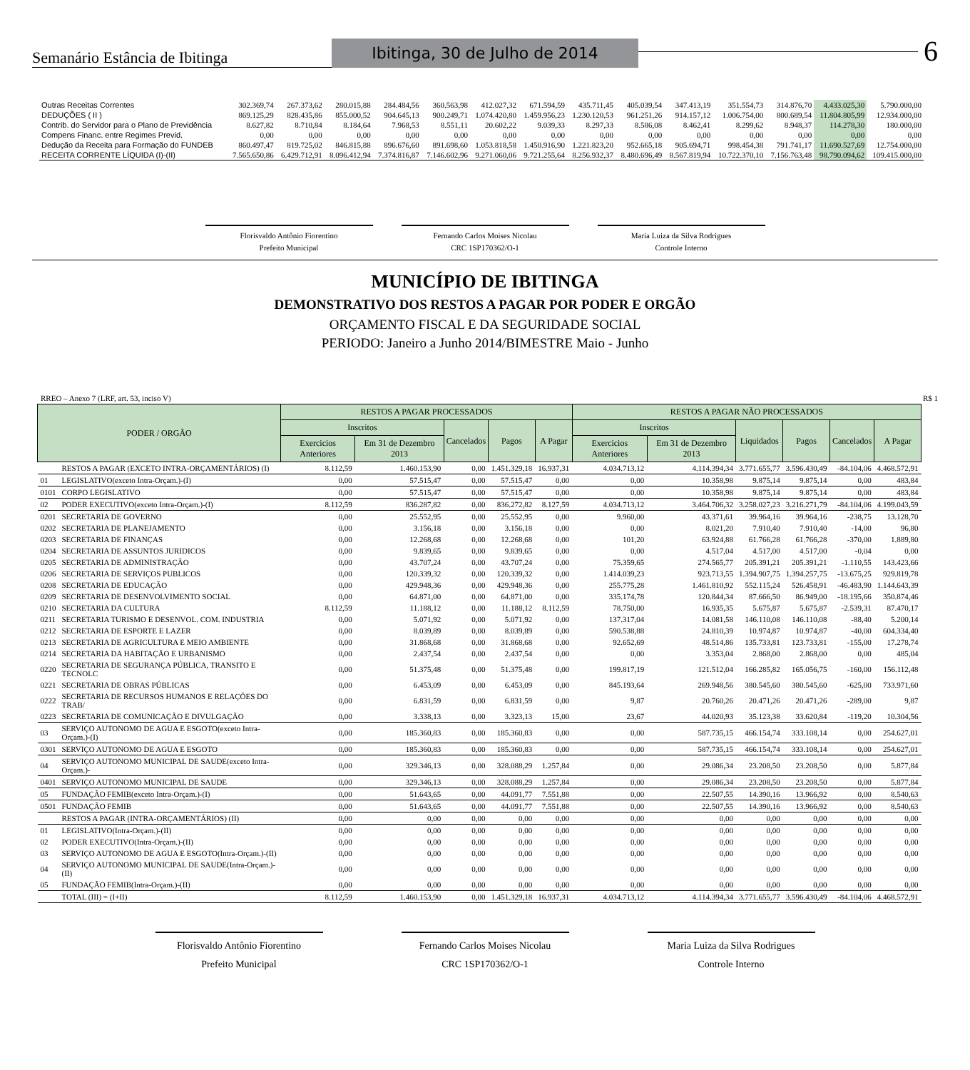Semanário Estância de Ibitinga
Ibitinga, 30 de Julho de 2014
6
| Outras Receitas Correntes | 302.369,74 | 267.373,62 | 280.015,88 | 284.484,56 | 360.563,98 | 412.027,32 | 671.594,59 | 435.711,45 | 405.039,54 | 347.413,19 | 351.554,73 | 314.876,70 | 4.433.025,30 | 5.790.000,00 |
| DEDUÇÕES ( II ) | 869.125,29 | 828.435,86 | 855.000,52 | 904.645,13 | 900.249,71 | 1.074.420,80 | 1.459.956,23 | 1.230.120,53 | 961.251,26 | 914.157,12 | 1.006.754,00 | 800.689,54 | 11.804.805,99 | 12.934.000,00 |
| Contrib. do Servidor para o Plano de Previdência | 8.627,82 | 8.710,84 | 8.184,64 | 7.968,53 | 8.551,11 | 20.602,22 | 9.039,33 | 8.297,33 | 8.586,08 | 8.462,41 | 8.299,62 | 8.948,37 | 114.278,30 | 180.000,00 |
| Compens Financ. entre Regimes Previd. | 0,00 | 0,00 | 0,00 | 0,00 | 0,00 | 0,00 | 0,00 | 0,00 | 0,00 | 0,00 | 0,00 | 0,00 | 0,00 | 0,00 |
| Dedução da Receita para Formação do FUNDEB | 860.497,47 | 819.725,02 | 846.815,88 | 896.676,60 | 891.698,60 | 1.053.818,58 | 1.450.916,90 | 1.221.823,20 | 952.665,18 | 905.694,71 | 998.454,38 | 791.741,17 | 11.690.527,69 | 12.754.000,00 |
| RECEITA CORRENTE LÍQUIDA (I)-(II) | 7.565.650,86 | 6.429.712,91 | 8.096.412,94 | 7.374.816,87 | 7.146.602,96 | 9.271.060,06 | 9.721.255,64 | 8.256.932,37 | 8.480.696,49 | 8.567.819,94 | 10.722.370,10 | 7.156.763,48 | 98.790.094,62 | 109.415.000,00 |
Florisvaldo Antônio Fiorentino
Prefeito Municipal
Fernando Carlos Moises Nicolau
CRC 1SP170362/O-1
Maria Luiza da Silva Rodrigues
Controle Interno
MUNICÍPIO DE IBITINGA
DEMONSTRATIVO DOS RESTOS A PAGAR POR PODER E ORGÃO
ORÇAMENTO FISCAL E DA SEGURIDADE SOCIAL
PERIODO: Janeiro a Junho 2014/BIMESTRE Maio - Junho
RREO – Anexo 7 (LRF, art. 53, inciso V) R$ 1
| PODER / ORGÃO | | RESTOS A PAGAR PROCESSADOS | | | | | RESTOS A PAGAR NÃO PROCESSADOS | | | | | |
| --- | --- | --- | --- | --- | --- | --- | --- | --- | --- | --- | --- | --- |
| | | Inscritos | | Cancelados | Pagos | A Pagar | Inscritos | | Liquidados | Pagos | Cancelados | A Pagar |
| | | Exercicios Anteriores | Em 31 de Dezembro 2013 | | | | Exercicios Anteriores | Em 31 de Dezembro 2013 | | | | |
| | RESTOS A PAGAR (EXCETO INTRA-ORÇAMENTÁRIOS) (I) | 8.112,59 | 1.460.153,90 | 0,00 | 1.451.329,18 | 16.937,31 | 4.034.713,12 | 4.114.394,34 | 3.771.655,77 | 3.596.430,49 | -84.104,06 | 4.468.572,91 |
| 01 | LEGISLATIVO(exceto Intra-Orçam.)-(I) | 0,00 | 57.515,47 | 0,00 | 57.515,47 | 0,00 | 0,00 | 10.358,98 | 9.875,14 | 9.875,14 | 0,00 | 483,84 |
| 0101 | CORPO LEGISLATIVO | 0,00 | 57.515,47 | 0,00 | 57.515,47 | 0,00 | 0,00 | 10.358,98 | 9.875,14 | 9.875,14 | 0,00 | 483,84 |
| 02 | PODER EXECUTIVO(exceto Intra-Orçam.)-(I) | 8.112,59 | 836.287,82 | 0,00 | 836.272,82 | 8.127,59 | 4.034.713,12 | 3.464.706,32 | 3.258.027,23 | 3.216.271,79 | -84.104,06 | 4.199.043,59 |
| 0201 | SECRETARIA DE GOVERNO | 0,00 | 25.552,95 | 0,00 | 25.552,95 | 0,00 | 9.960,00 | 43.371,61 | 39.964,16 | 39.964,16 | -238,75 | 13.128,70 |
| 0202 | SECRETARIA DE PLANEJAMENTO | 0,00 | 3.156,18 | 0,00 | 3.156,18 | 0,00 | 0,00 | 8.021,20 | 7.910,40 | 7.910,40 | -14,00 | 96,80 |
| 0203 | SECRETARIA DE FINANÇAS | 0,00 | 12.268,68 | 0,00 | 12.268,68 | 0,00 | 101,20 | 63.924,88 | 61.766,28 | 61.766,28 | -370,00 | 1.889,80 |
| 0204 | SECRETARIA DE ASSUNTOS JURIDICOS | 0,00 | 9.839,65 | 0,00 | 9.839,65 | 0,00 | 0,00 | 4.517,04 | 4.517,00 | 4.517,00 | -0,04 | 0,00 |
| 0205 | SECRETARIA DE ADMINISTRAÇÃO | 0,00 | 43.707,24 | 0,00 | 43.707,24 | 0,00 | 75.359,65 | 274.565,77 | 205.391,21 | 205.391,21 | -1.110,55 | 143.423,66 |
| 0206 | SECRETARIA DE SERVIÇOS PUBLICOS | 0,00 | 120.339,32 | 0,00 | 120.339,32 | 0,00 | 1.414.039,23 | 923.713,55 | 1.394.907,75 | 1.394.257,75 | -13.675,25 | 929.819,78 |
| 0208 | SECRETARIA DE EDUCAÇÃO | 0,00 | 429.948,36 | 0,00 | 429.948,36 | 0,00 | 255.775,28 | 1.461.810,92 | 552.115,24 | 526.458,91 | -46.483,90 | 1.144.643,39 |
| 0209 | SECRETARIA DE DESENVOLVIMENTO SOCIAL | 0,00 | 64.871,00 | 0,00 | 64.871,00 | 0,00 | 335.174,78 | 120.844,34 | 87.666,50 | 86.949,00 | -18.195,66 | 350.874,46 |
| 0210 | SECRETARIA DA CULTURA | 8.112,59 | 11.188,12 | 0,00 | 11.188,12 | 8.112,59 | 78.750,00 | 16.935,35 | 5.675,87 | 5.675,87 | -2.539,31 | 87.470,17 |
| 0211 | SECRETARIA TURISMO E DESENVOL. COM. INDUSTRIA | 0,00 | 5.071,92 | 0,00 | 5.071,92 | 0,00 | 137.317,04 | 14.081,58 | 146.110,08 | 146.110,08 | -88,40 | 5.200,14 |
| 0212 | SECRETARIA DE ESPORTE E LAZER | 0,00 | 8.039,89 | 0,00 | 8.039,89 | 0,00 | 590.538,88 | 24.810,39 | 10.974,87 | 10.974,87 | -40,00 | 604.334,40 |
| 0213 | SECRETARIA DE AGRICULTURA E MEIO AMBIENTE | 0,00 | 31.868,68 | 0,00 | 31.868,68 | 0,00 | 92.652,69 | 48.514,86 | 135.733,81 | 123.733,81 | -155,00 | 17.278,74 |
| 0214 | SECRETARIA DA HABITAÇÃO E URBANISMO | 0,00 | 2.437,54 | 0,00 | 2.437,54 | 0,00 | 0,00 | 3.353,04 | 2.868,00 | 2.868,00 | 0,00 | 485,04 |
| 0220 | SECRETARIA DE SEGURANÇA PÚBLICA, TRANSITO E TECNOLC | 0,00 | 51.375,48 | 0,00 | 51.375,48 | 0,00 | 199.817,19 | 121.512,04 | 166.285,82 | 165.056,75 | -160,00 | 156.112,48 |
| 0221 | SECRETARIA DE OBRAS PÚBLICAS | 0,00 | 6.453,09 | 0,00 | 6.453,09 | 0,00 | 845.193,64 | 269.948,56 | 380.545,60 | 380.545,60 | -625,00 | 733.971,60 |
| 0222 | SECRETARIA DE RECURSOS HUMANOS E RELAÇÕES DO TRAB/ | 0,00 | 6.831,59 | 0,00 | 6.831,59 | 0,00 | 9,87 | 20.760,26 | 20.471,26 | 20.471,26 | -289,00 | 9,87 |
| 0223 | SECRETARIA DE COMUNICAÇÃO E DIVULGAÇÃO | 0,00 | 3.338,13 | 0,00 | 3.323,13 | 15,00 | 23,67 | 44.020,93 | 35.123,38 | 33.620,84 | -119,20 | 10.304,56 |
| 03 | SERVIÇO AUTONOMO DE AGUA E ESGOTO(exceto Intra-Orçam.)-(I) | 0,00 | 185.360,83 | 0,00 | 185.360,83 | 0,00 | 0,00 | 587.735,15 | 466.154,74 | 333.108,14 | 0,00 | 254.627,01 |
| 0301 | SERVIÇO AUTONOMO DE AGUA E ESGOTO | 0,00 | 185.360,83 | 0,00 | 185.360,83 | 0,00 | 0,00 | 587.735,15 | 466.154,74 | 333.108,14 | 0,00 | 254.627,01 |
| 04 | SERVIÇO AUTONOMO MUNICIPAL DE SAUDE(exceto Intra-Orçam.)- | 0,00 | 329.346,13 | 0,00 | 328.088,29 | 1.257,84 | 0,00 | 29.086,34 | 23.208,50 | 23.208,50 | 0,00 | 5.877,84 |
| 0401 | SERVIÇO AUTONOMO MUNICIPAL DE SAUDE | 0,00 | 329.346,13 | 0,00 | 328.088,29 | 1.257,84 | 0,00 | 29.086,34 | 23.208,50 | 23.208,50 | 0,00 | 5.877,84 |
| 05 | FUNDAÇÃO FEMIB(exceto Intra-Orçam.)-(I) | 0,00 | 51.643,65 | 0,00 | 44.091,77 | 7.551,88 | 0,00 | 22.507,55 | 14.390,16 | 13.966,92 | 0,00 | 8.540,63 |
| 0501 | FUNDAÇÃO FEMIB | 0,00 | 51.643,65 | 0,00 | 44.091,77 | 7.551,88 | 0,00 | 22.507,55 | 14.390,16 | 13.966,92 | 0,00 | 8.540,63 |
| | RESTOS A PAGAR (INTRA-ORÇAMENTÁRIOS) (II) | 0,00 | 0,00 | 0,00 | 0,00 | 0,00 | 0,00 | 0,00 | 0,00 | 0,00 | 0,00 | 0,00 |
| 01 | LEGISLATIVO(Intra-Orçam.)-(II) | 0,00 | 0,00 | 0,00 | 0,00 | 0,00 | 0,00 | 0,00 | 0,00 | 0,00 | 0,00 | 0,00 |
| 02 | PODER EXECUTIVO(Intra-Orçam.)-(II) | 0,00 | 0,00 | 0,00 | 0,00 | 0,00 | 0,00 | 0,00 | 0,00 | 0,00 | 0,00 | 0,00 |
| 03 | SERVIÇO AUTONOMO DE AGUA E ESGOTO(Intra-Orçam.)-(II) | 0,00 | 0,00 | 0,00 | 0,00 | 0,00 | 0,00 | 0,00 | 0,00 | 0,00 | 0,00 | 0,00 |
| 04 | SERVIÇO AUTONOMO MUNICIPAL DE SAUDE(Intra-Orçam.)-(II) | 0,00 | 0,00 | 0,00 | 0,00 | 0,00 | 0,00 | 0,00 | 0,00 | 0,00 | 0,00 | 0,00 |
| 05 | FUNDAÇÃO FEMIB(Intra-Orçam.)-(II) | 0,00 | 0,00 | 0,00 | 0,00 | 0,00 | 0,00 | 0,00 | 0,00 | 0,00 | 0,00 | 0,00 |
| | TOTAL (III) = (I+II) | 8.112,59 | 1.460.153,90 | 0,00 | 1.451.329,18 | 16.937,31 | 4.034.713,12 | 4.114.394,34 | 3.771.655,77 | 3.596.430,49 | -84.104,06 | 4.468.572,91 |
Florisvaldo Antônio Fiorentino
Prefeito Municipal
Fernando Carlos Moises Nicolau
CRC 1SP170362/O-1
Maria Luiza da Silva Rodrigues
Controle Interno